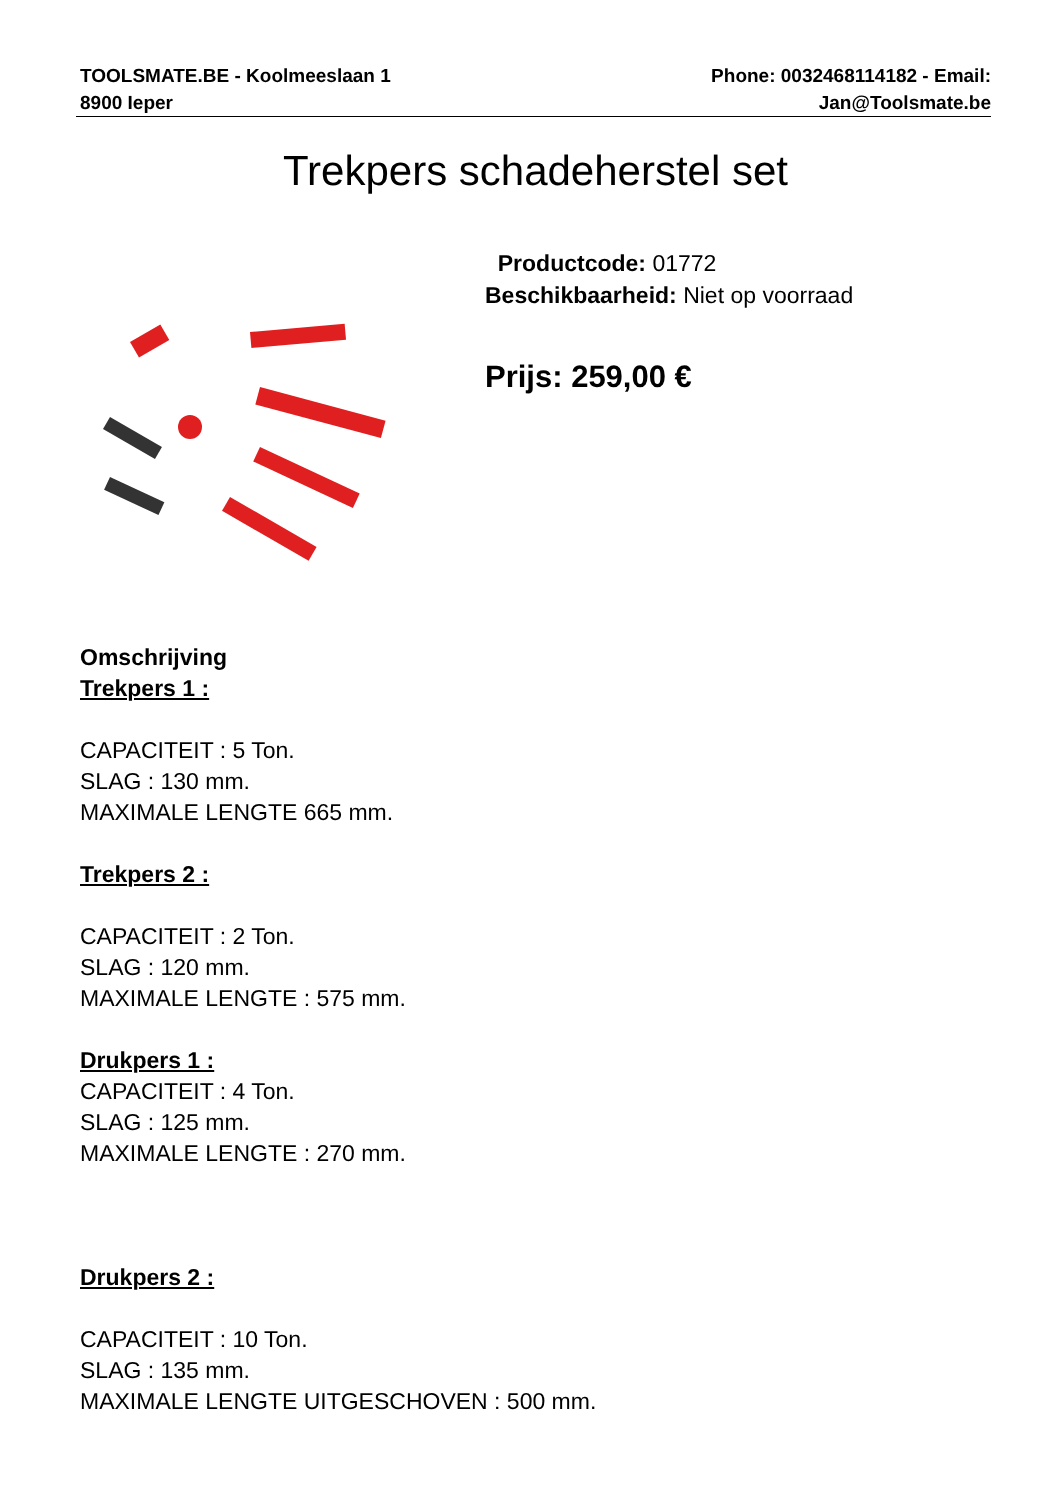TOOLSMATE.BE - Koolmeeslaan 1
8900 Ieper
Phone: 0032468114182 - Email:
Jan@Toolsmate.be
Trekpers schadeherstel set
Productcode: 01772
Beschikbaarheid: Niet op voorraad
Prijs: 259,00 €
Omschrijving
Trekpers 1 :
CAPACITEIT : 5 Ton.
SLAG : 130 mm.
MAXIMALE LENGTE 665 mm.
Trekpers 2 :
CAPACITEIT : 2 Ton.
SLAG : 120 mm.
MAXIMALE LENGTE : 575 mm.
Drukpers 1 :
CAPACITEIT : 4 Ton.
SLAG : 125 mm.
MAXIMALE LENGTE : 270 mm.
Drukpers 2 :
CAPACITEIT : 10 Ton.
SLAG : 135 mm.
MAXIMALE LENGTE UITGESCHOVEN : 500 mm.